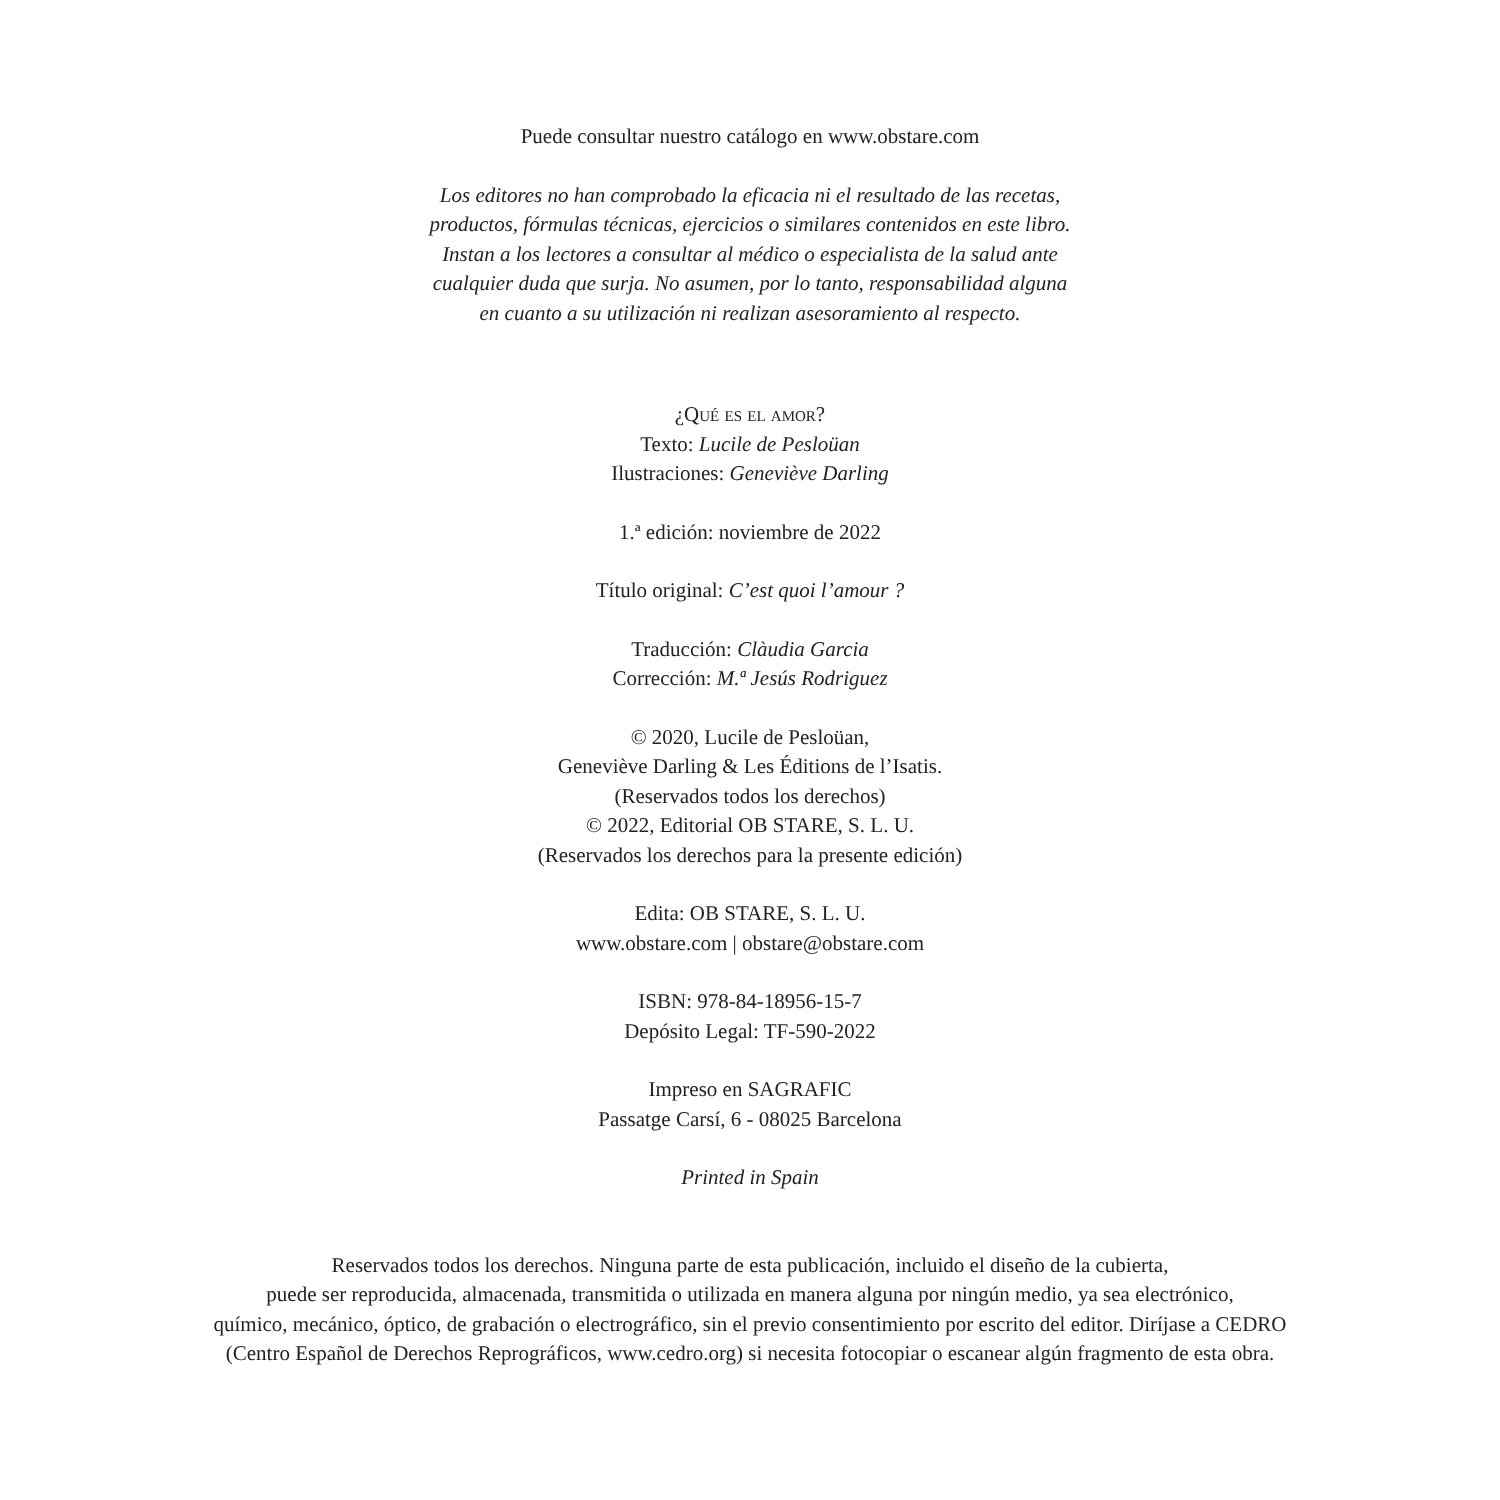Puede consultar nuestro catálogo en www.obstare.com
Los editores no han comprobado la eficacia ni el resultado de las recetas,
productos, fórmulas técnicas, ejercicios o similares contenidos en este libro.
Instan a los lectores a consultar al médico o especialista de la salud ante
cualquier duda que surja. No asumen, por lo tanto, responsabilidad alguna
en cuanto a su utilización ni realizan asesoramiento al respecto.
¿Qué es el amor?
Texto: Lucile de Pesloüan
Ilustraciones: Geneviève Darling
1.ª edición: noviembre de 2022
Título original: C’est quoi l’amour ?
Traducción: Clàudia Garcia
Corrección: M.ª Jesús Rodriguez
© 2020, Lucile de Pesloüan,
Geneviève Darling & Les Éditions de l’Isatis.
(Reservados todos los derechos)
© 2022, Editorial OB STARE, S. L. U.
(Reservados los derechos para la presente edición)
Edita: OB STARE, S. L. U.
www.obstare.com | obstare@obstare.com
ISBN: 978-84-18956-15-7
Depósito Legal: TF-590-2022
Impreso en SAGRAFIC
Passatge Carsí, 6 - 08025 Barcelona
Printed in Spain
Reservados todos los derechos. Ninguna parte de esta publicación, incluido el diseño de la cubierta,
puede ser reproducida, almacenada, transmitida o utilizada en manera alguna por ningún medio, ya sea electrónico,
químico, mecánico, óptico, de grabación o electrográfico, sin el previo consentimiento por escrito del editor. Diríjase a CEDRO
(Centro Español de Derechos Reprográficos, www.cedro.org) si necesita fotocopiar o escanear algún fragmento de esta obra.